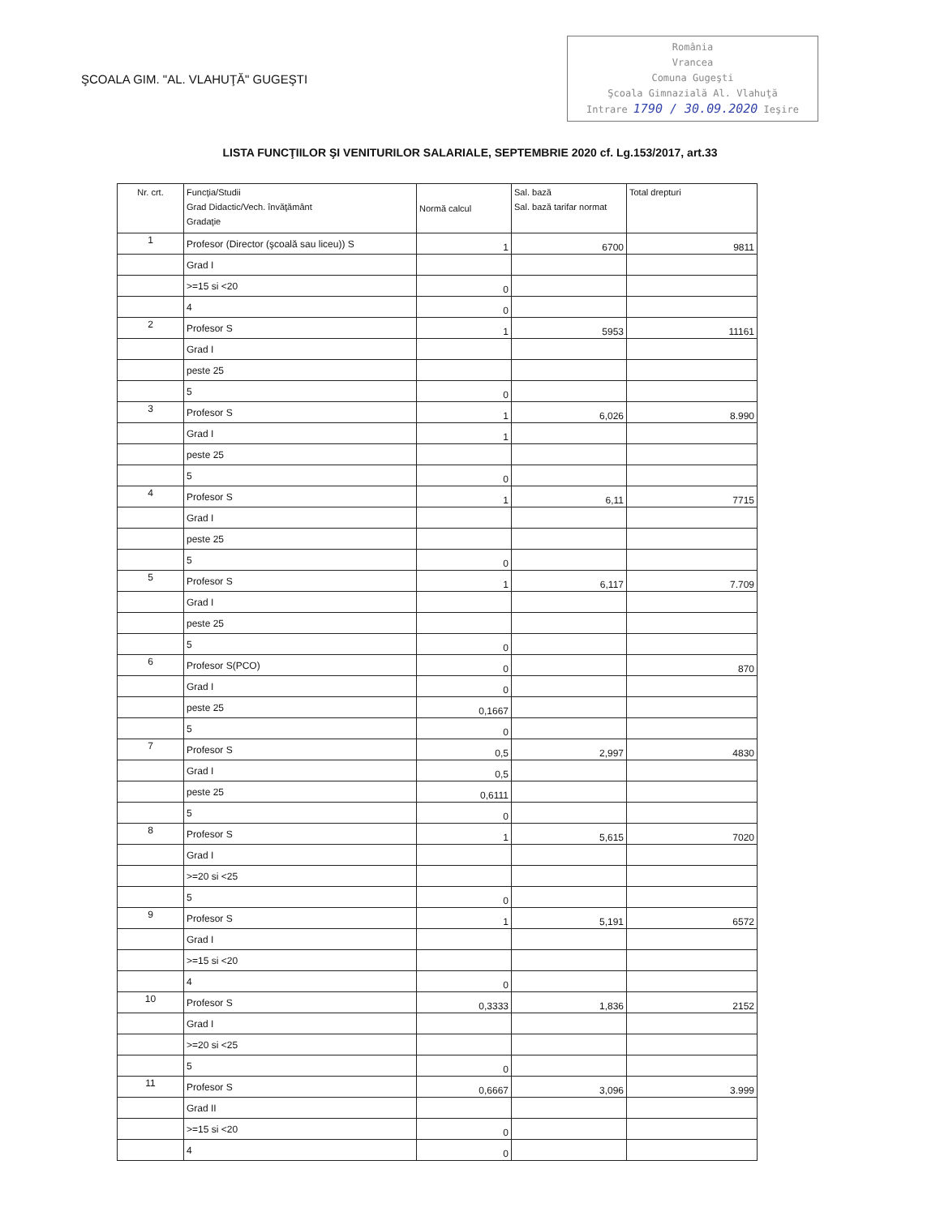ŞCOALA GIM. "AL. VLAHUŢĂ" GUGEŞTI
România
Vrancea
Comuna Gugeşti
Şcoala Gimnazială Al. Vlahuţă
Intrare 1790 / 30.09.2020 Ieşire
LISTA FUNCŢIILOR ŞI VENITURILOR SALARIALE, SEPTEMBRIE 2020 cf. Lg.153/2017, art.33
| Nr. crt. | Funcţia/Studii Grad Didactic/Vech. învăţământ Gradaţie | Normă calcul | Sal. bază Sal. bază tarifar normat | Total drepturi |
| --- | --- | --- | --- | --- |
| 1 | Profesor (Director (şcoală sau liceu)) S | 1 | 6700 | 9811 |
| | Grad I | | | |
| | >=15 si <20 | 0 | | |
| | 4 | 0 | | |
| 2 | Profesor S | 1 | 5953 | 11161 |
| | Grad I | | | |
| | peste 25 | | | |
| | 5 | 0 | | |
| 3 | Profesor S | 1 | 6,026 | 8.990 |
| | Grad I | 1 | | |
| | peste 25 | | | |
| | 5 | 0 | | |
| 4 | Profesor S | 1 | 6,11 | 7715 |
| | Grad I | | | |
| | peste 25 | | | |
| | 5 | 0 | | |
| 5 | Profesor S | 1 | 6,117 | 7.709 |
| | Grad I | | | |
| | peste 25 | | | |
| | 5 | 0 | | |
| 6 | Profesor S(PCO) | 0 | | 870 |
| | Grad I | 0 | | |
| | peste 25 | 0,1667 | | |
| | 5 | 0 | | |
| 7 | Profesor S | 0,5 | 2,997 | 4830 |
| | Grad I | 0,5 | | |
| | peste 25 | 0,6111 | | |
| | 5 | 0 | | |
| 8 | Profesor S | 1 | 5,615 | 7020 |
| | Grad I | | | |
| | >=20 si <25 | | | |
| | 5 | 0 | | |
| 9 | Profesor S | 1 | 5,191 | 6572 |
| | Grad I | | | |
| | >=15 si <20 | | | |
| | 4 | 0 | | |
| 10 | Profesor S | 0,3333 | 1,836 | 2152 |
| | Grad I | | | |
| | >=20 si <25 | | | |
| | 5 | 0 | | |
| 11 | Profesor S | 0,6667 | 3,096 | 3.999 |
| | Grad II | | | |
| | >=15 si <20 | 0 | | |
| | 4 | 0 | | |